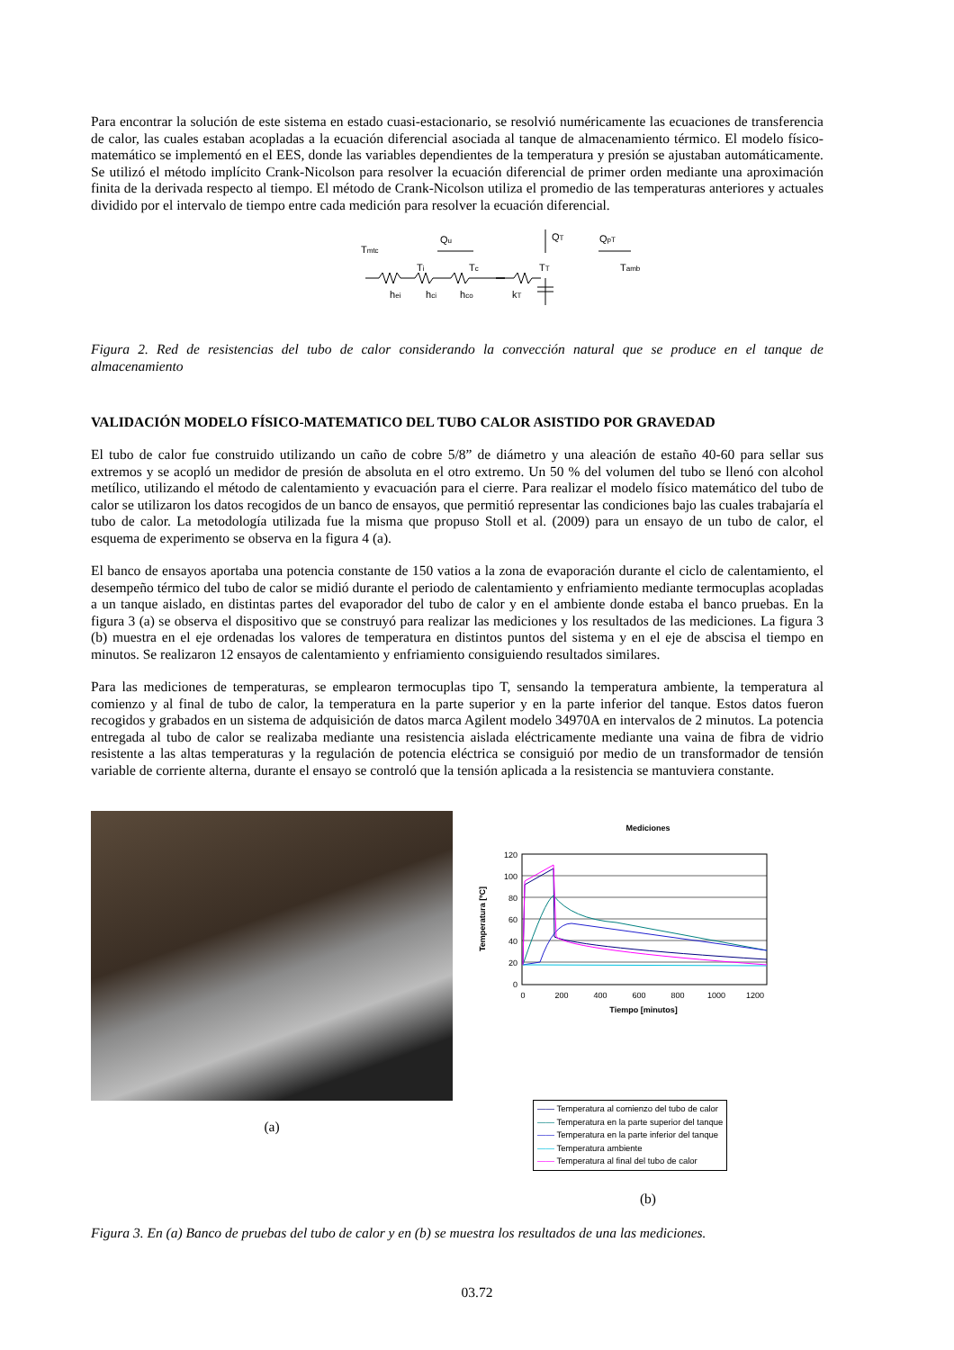Para encontrar la solución de este sistema en estado cuasi-estacionario, se resolvió numéricamente las ecuaciones de transferencia de calor, las cuales estaban acopladas a la ecuación diferencial asociada al tanque de almacenamiento térmico. El modelo físico-matemático se implementó en el EES, donde las variables dependientes de la temperatura y presión se ajustaban automáticamente. Se utilizó el método implícito Crank-Nicolson para resolver la ecuación diferencial de primer orden mediante una aproximación finita de la derivada respecto al tiempo. El método de Crank-Nicolson utiliza el promedio de las temperaturas anteriores y actuales dividido por el intervalo de tiempo entre cada medición para resolver la ecuación diferencial.
Tmtc
Qu
QT
QpT
Ti
Tc
TT
Tamb
hei
hci
hco
kT
Figura 2. Red de resistencias del tubo de calor considerando la convección natural que se produce en el tanque de almacenamiento
VALIDACIÓN MODELO FÍSICO-MATEMATICO DEL TUBO CALOR ASISTIDO POR GRAVEDAD
El tubo de calor fue construido utilizando un caño de cobre 5/8” de diámetro y una aleación de estaño 40-60 para sellar sus extremos y se acopló un medidor de presión de absoluta en el otro extremo. Un 50 % del volumen del tubo se llenó con alcohol metílico, utilizando el método de calentamiento y evacuación para el cierre. Para realizar el modelo físico matemático del tubo de calor se utilizaron los datos recogidos de un banco de ensayos, que permitió representar las condiciones bajo las cuales trabajaría el tubo de calor. La metodología utilizada fue la misma que propuso Stoll et al. (2009) para un ensayo de un tubo de calor, el esquema de experimento se observa en la figura 4 (a).
El banco de ensayos aportaba una potencia constante de 150 vatios a la zona de evaporación durante el ciclo de calentamiento, el desempeño térmico del tubo de calor se midió durante el periodo de calentamiento y enfriamiento mediante termocuplas acopladas a un tanque aislado, en distintas partes del evaporador del tubo de calor y en el ambiente donde estaba el banco pruebas. En la figura 3 (a) se observa el dispositivo que se construyó para realizar las mediciones y los resultados de las mediciones. La figura 3 (b) muestra en el eje ordenadas los valores de temperatura en distintos puntos del sistema y en el eje de abscisa el tiempo en minutos. Se realizaron 12 ensayos de calentamiento y enfriamiento consiguiendo resultados similares.
Para las mediciones de temperaturas, se emplearon termocuplas tipo T, sensando la temperatura ambiente, la temperatura al comienzo y al final de tubo de calor, la temperatura en la parte superior y en la parte inferior del tanque. Estos datos fueron recogidos y grabados en un sistema de adquisición de datos marca Agilent modelo 34970A en intervalos de 2 minutos. La potencia entregada al tubo de calor se realizaba mediante una resistencia aislada eléctricamente mediante una vaina de fibra de vidrio resistente a las altas temperaturas y la regulación de potencia eléctrica se consiguió por medio de un transformador de tensión variable de corriente alterna, durante el ensayo se controló que la tensión aplicada a la resistencia se mantuviera constante.
(a)
Mediciones
120
100
80
60
40
20
0
0
200
400
600
800
1000
1200
Tiempo [minutos]
Temperatura [ºC]
—— Temperatura al comienzo del tubo de calor
—— Temperatura en la parte superior del tanque
—— Temperatura en la parte inferior del tanque
—— Temperatura ambiente
—— Temperatura al final del tubo de calor
(b)
Figura 3. En (a) Banco de pruebas del tubo de calor y en (b) se muestra los resultados de una las mediciones.
03.72